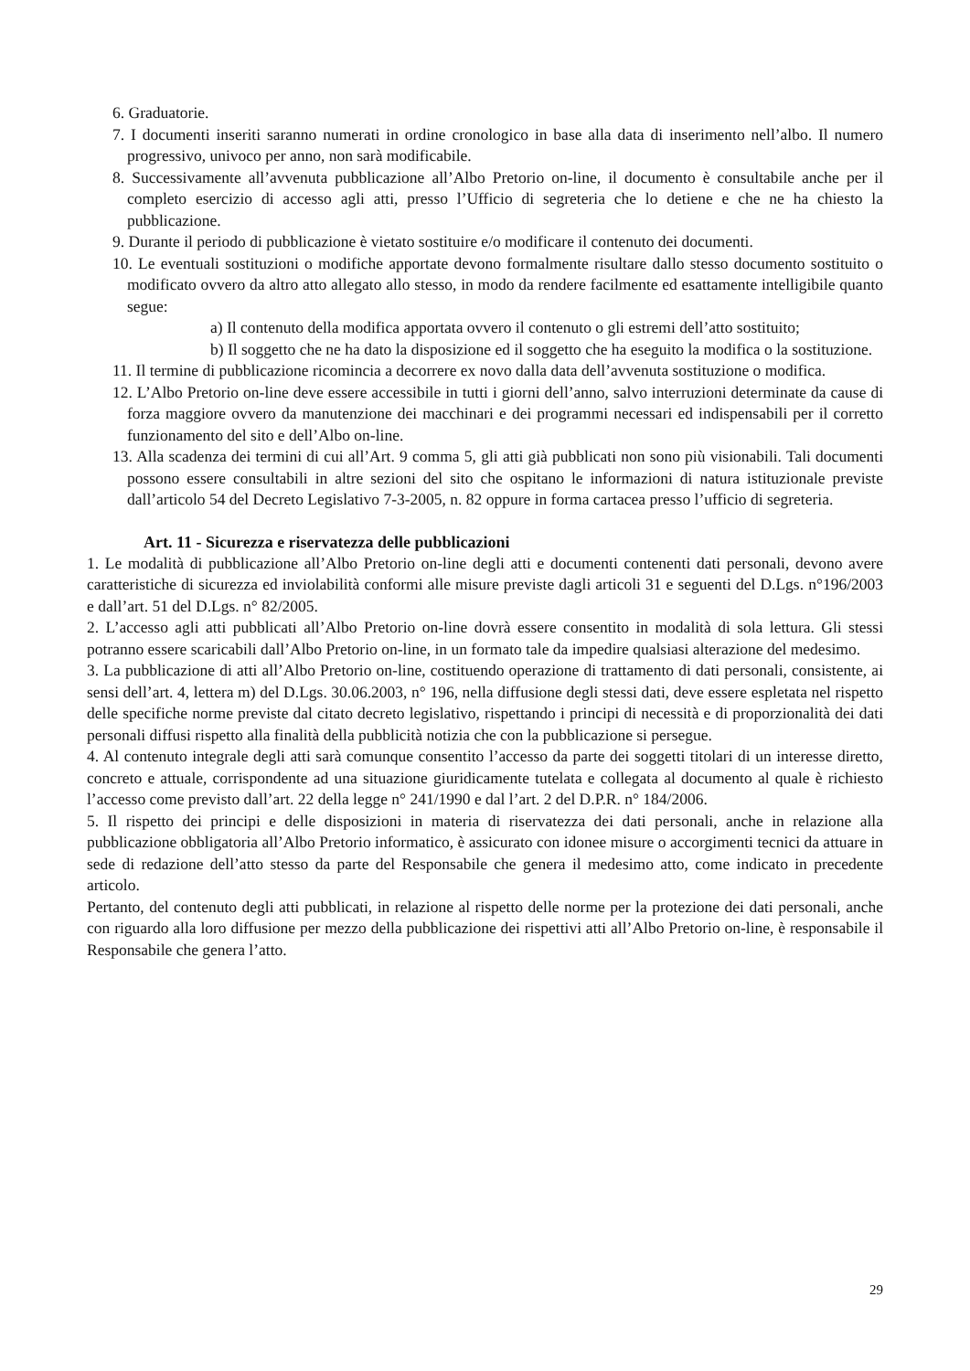6. Graduatorie.
7. I documenti inseriti saranno numerati in ordine cronologico in base alla data di inserimento nell’albo. Il numero progressivo, univoco per anno, non sarà modificabile.
8. Successivamente all’avvenuta pubblicazione all’Albo Pretorio on-line, il documento è consultabile anche per il completo esercizio di accesso agli atti, presso l’Ufficio di segreteria che lo detiene e che ne ha chiesto la pubblicazione.
9. Durante il periodo di pubblicazione è vietato sostituire e/o modificare il contenuto dei documenti.
10. Le eventuali sostituzioni o modifiche apportate devono formalmente risultare dallo stesso documento sostituito o modificato ovvero da altro atto allegato allo stesso, in modo da rendere facilmente ed esattamente intelligibile quanto segue:
a) Il contenuto della modifica apportata ovvero il contenuto o gli estremi dell’atto sostituito;
b) Il soggetto che ne ha dato la disposizione ed il soggetto che ha eseguito la modifica o la sostituzione.
11. Il termine di pubblicazione ricomincia a decorrere ex novo dalla data dell’avvenuta sostituzione o modifica.
12. L’Albo Pretorio on-line deve essere accessibile in tutti i giorni dell’anno, salvo interruzioni determinate da cause di forza maggiore ovvero da manutenzione dei macchinari e dei programmi necessari ed indispensabili per il corretto funzionamento del sito e dell’Albo on-line.
13. Alla scadenza dei termini di cui all’Art. 9 comma 5, gli atti già pubblicati non sono più visionabili. Tali documenti possono essere consultabili in altre sezioni del sito che ospitano le informazioni di natura istituzionale previste dall’articolo 54 del Decreto Legislativo 7-3-2005, n. 82 oppure in forma cartacea presso l’ufficio di segreteria.
Art. 11 - Sicurezza e riservatezza delle pubblicazioni
1. Le modalità di pubblicazione all’Albo Pretorio on-line degli atti e documenti contenenti dati personali, devono avere caratteristiche di sicurezza ed inviolabilità conformi alle misure previste dagli articoli 31 e seguenti del D.Lgs. n°196/2003 e dall’art. 51 del D.Lgs. n° 82/2005.
2. L’accesso agli atti pubblicati all’Albo Pretorio on-line dovrà essere consentito in modalità di sola lettura. Gli stessi potranno essere scaricabili dall’Albo Pretorio on-line, in un formato tale da impedire qualsiasi alterazione del medesimo.
3. La pubblicazione di atti all’Albo Pretorio on-line, costituendo operazione di trattamento di dati personali, consistente, ai sensi dell’art. 4, lettera m) del D.Lgs. 30.06.2003, n° 196, nella diffusione degli stessi dati, deve essere espletata nel rispetto delle specifiche norme previste dal citato decreto legislativo, rispettando i principi di necessità e di proporzionalità dei dati personali diffusi rispetto alla finalità della pubblicità notizia che con la pubblicazione si persegue.
4. Al contenuto integrale degli atti sarà comunque consentito l’accesso da parte dei soggetti titolari di un interesse diretto, concreto e attuale, corrispondente ad una situazione giuridicamente tutelata e collegata al documento al quale è richiesto l’accesso come previsto dall’art. 22 della legge n° 241/1990 e dal l’art. 2 del D.P.R. n° 184/2006.
5. Il rispetto dei principi e delle disposizioni in materia di riservatezza dei dati personali, anche in relazione alla pubblicazione obbligatoria all’Albo Pretorio informatico, è assicurato con idonee misure o accorgimenti tecnici da attuare in sede di redazione dell’atto stesso da parte del Responsabile che genera il medesimo atto, come indicato in precedente articolo.
Pertanto, del contenuto degli atti pubblicati, in relazione al rispetto delle norme per la protezione dei dati personali, anche con riguardo alla loro diffusione per mezzo della pubblicazione dei rispettivi atti all’Albo Pretorio on-line, è responsabile il Responsabile che genera l’atto.
29